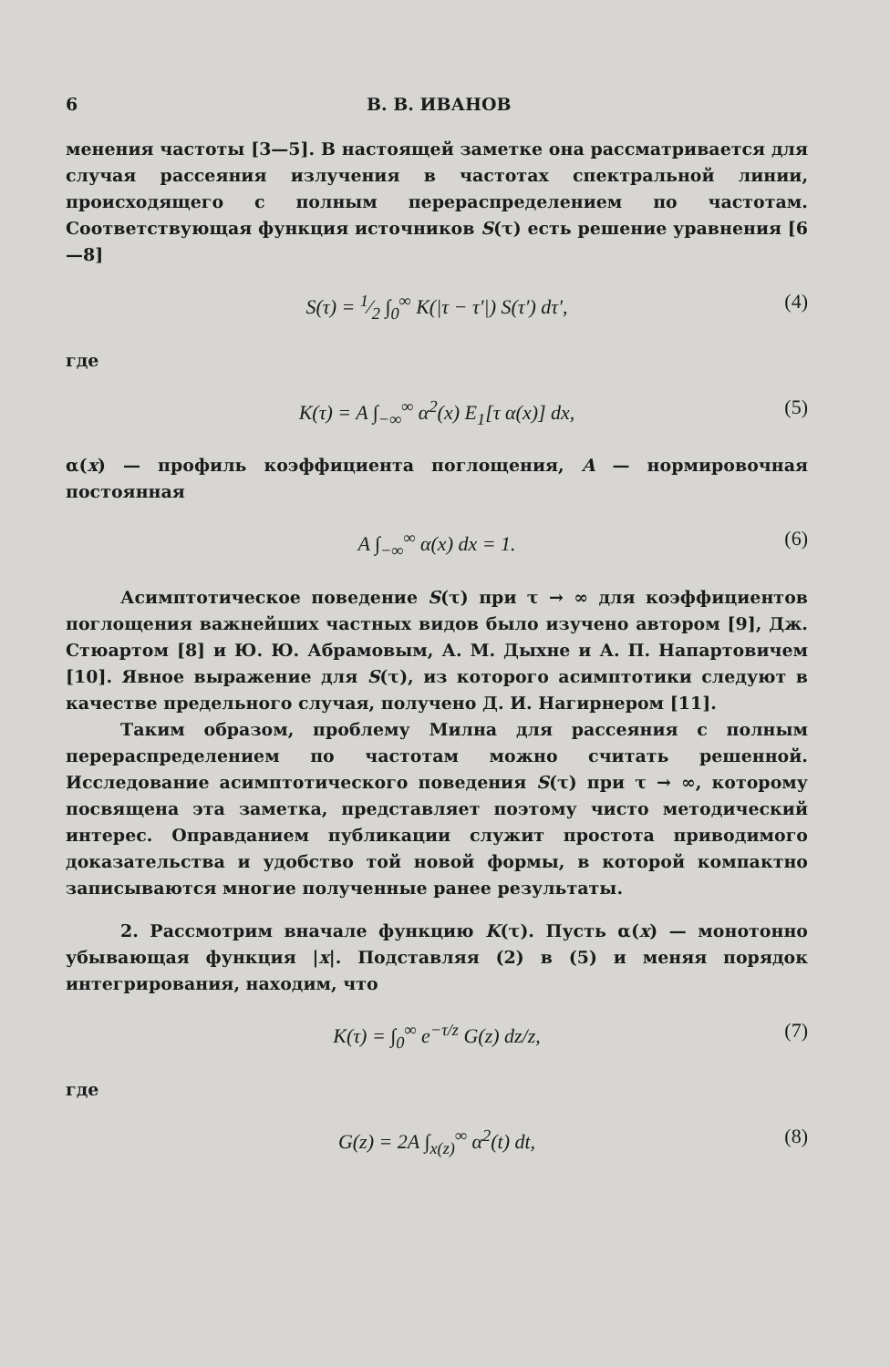6 В. В. ИВАНОВ
менения частоты [3—5]. В настоящей заметке она рассматривается для случая рассеяния излучения в частотах спектральной линии, происходящего с полным перераспределением по частотам. Соответствующая функция источников S(τ) есть решение уравнения [6—8]
S(τ) = 1⁄2 ∫<sub>0</sub><sup>∞</sup> K(|τ − τ′|) S(τ′) dτ′, (4)
где
K(τ) = A ∫<sub>−∞</sub><sup>∞</sup> α<sup>2</sup>(x) E<sub>1</sub>[τ α(x)] dx, (5)
α(x) — профиль коэффициента поглощения, A — нормировочная постоянная
A ∫<sub>−∞</sub><sup>∞</sup> α(x) dx = 1. (6)
Асимптотическое поведение S(τ) при τ → ∞ для коэффициентов поглощения важнейших частных видов было изучено автором [9], Дж. Стюартом [8] и Ю. Ю. Абрамовым, А. М. Дыхне и А. П. Напартовичем [10]. Явное выражение для S(τ), из которого асимптотики следуют в качестве предельного случая, получено Д. И. Нагирнером [11].
Таким образом, проблему Милна для рассеяния с полным перераспределением по частотам можно считать решенной. Исследование асимптотического поведения S(τ) при τ → ∞, которому посвящена эта заметка, представляет поэтому чисто методический интерес. Оправданием публикации служит простота приводимого доказательства и удобство той новой формы, в которой компактно записываются многие полученные ранее результаты.
2. Рассмотрим вначале функцию K(τ). Пусть α(x) — монотонно убывающая функция |x|. Подставляя (2) в (5) и меняя порядок интегрирования, находим, что
K(τ) = ∫<sub>0</sub><sup>∞</sup> e<sup>−τ/z</sup> G(z) dz/z, (7)
где
G(z) = 2A ∫<sub>x(z)</sub><sup>∞</sup> α<sup>2</sup>(t) dt, (8)